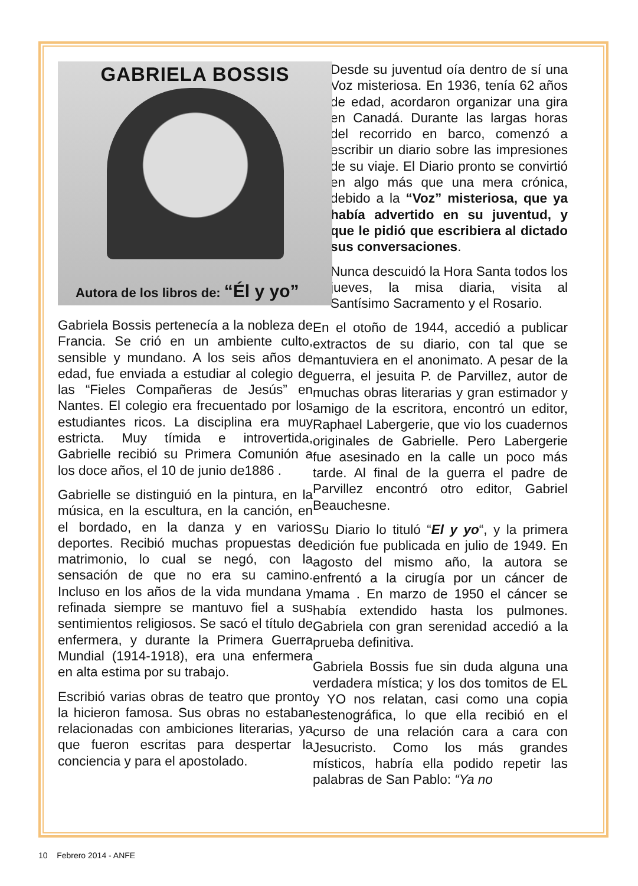GABRIELA BOSSIS
Autora de los libros de: “Él y yo”
Gabriela Bossis pertenecía a la nobleza de Francia. Se crió en un ambiente culto, sensible y mundano. A los seis años de edad, fue enviada a estudiar al colegio de las “Fieles Compañeras de Jesús” en Nantes. El colegio era frecuentado por los estudiantes ricos. La disciplina era muy estricta. Muy tímida e introvertida, Gabrielle recibió su Primera Comunión a los doce años, el 10 de junio de1886 .
Gabrielle se distinguió en la pintura, en la música, en la escultura, en la canción, en el bordado, en la danza y en varios deportes. Recibió muchas propuestas de matrimonio, lo cual se negó, con la sensación de que no era su camino. Incluso en los años de la vida mundana y refinada siempre se mantuvo fiel a sus sentimientos religiosos. Se sacó el título de enfermera, y durante la Primera Guerra Mundial (1914-1918), era una enfermera en alta estima por su trabajo.
Escribió varias obras de teatro que pronto la hicieron famosa. Sus obras no estaban relacionadas con ambiciones literarias, ya que fueron escritas para despertar la conciencia y para el apostolado.
Desde su juventud oía dentro de sí una Voz misteriosa. En 1936, tenía 62 años de edad, acordaron organizar una gira en Canadá. Durante las largas horas del recorrido en barco, comenzó a escribir un diario sobre las impresiones de su viaje. El Diario pronto se convirtió en algo más que una mera crónica, debido a la “Voz” misteriosa, que ya había advertido en su juventud, y que le pidió que escribiera al dictado sus conversaciones.
Nunca descuidó la Hora Santa todos los jueves, la misa diaria, visita al Santísimo Sacramento y el Rosario.
En el otoño de 1944, accedió a publicar extractos de su diario, con tal que se mantuviera en el anonimato. A pesar de la guerra, el jesuita P. de Parvillez, autor de muchas obras literarias y gran estimador y amigo de la escritora, encontró un editor, Raphael Labergerie, que vio los cuadernos originales de Gabrielle. Pero Labergerie fue asesinado en la calle un poco más tarde. Al final de la guerra el padre de Parvillez encontró otro editor, Gabriel Beauchesne.
Su Diario lo tituló “El y yo“, y la primera edición fue publicada en julio de 1949. En agosto del mismo año, la autora se enfrentó a la cirugía por un cáncer de mama . En marzo de 1950 el cáncer se había extendido hasta los pulmones. Gabriela con gran serenidad accedió a la prueba definitiva.
Gabriela Bossis fue sin duda alguna una verdadera mística; y los dos tomitos de EL y YO nos relatan, casi como una copia estenográfica, lo que ella recibió en el curso de una relación cara a cara con Jesucristo. Como los más grandes místicos, habría ella podido repetir las palabras de San Pablo: “Ya no
10 Febrero 2014 - ANFE